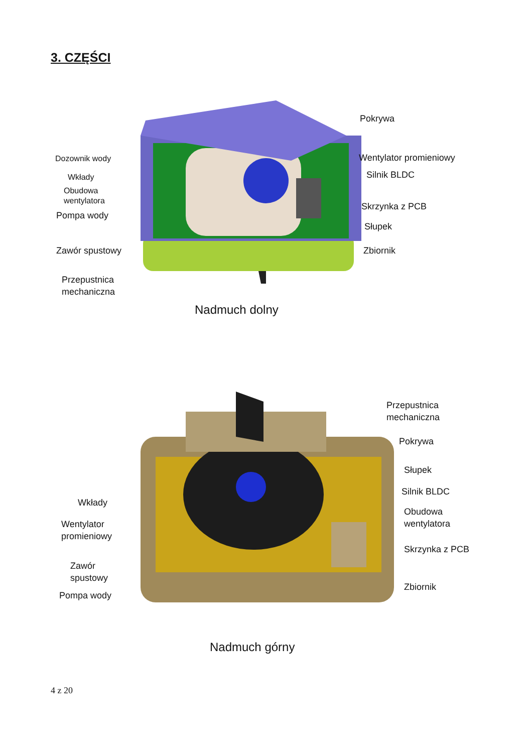3. CZĘŚCI
Pokrywa
Dozownik wody Wentylator promieniowy
Wkłady Silnik BLDC
Obudowa
wentylatora
Skrzynka z PCB
Pompa wody
Słupek
Zawór spustowy Zbiornik
Przepustnica
mechaniczna
Nadmuch dolny
Przepustnica
mechaniczna
Pokrywa
Słupek
Silnik BLDC
Wkłady
Obudowa
wentylatora
Wentylator
promieniowy
Skrzynka z PCB
Zawór
spustowy
Zbiornik
Pompa wody
Nadmuch górny
4 z 20